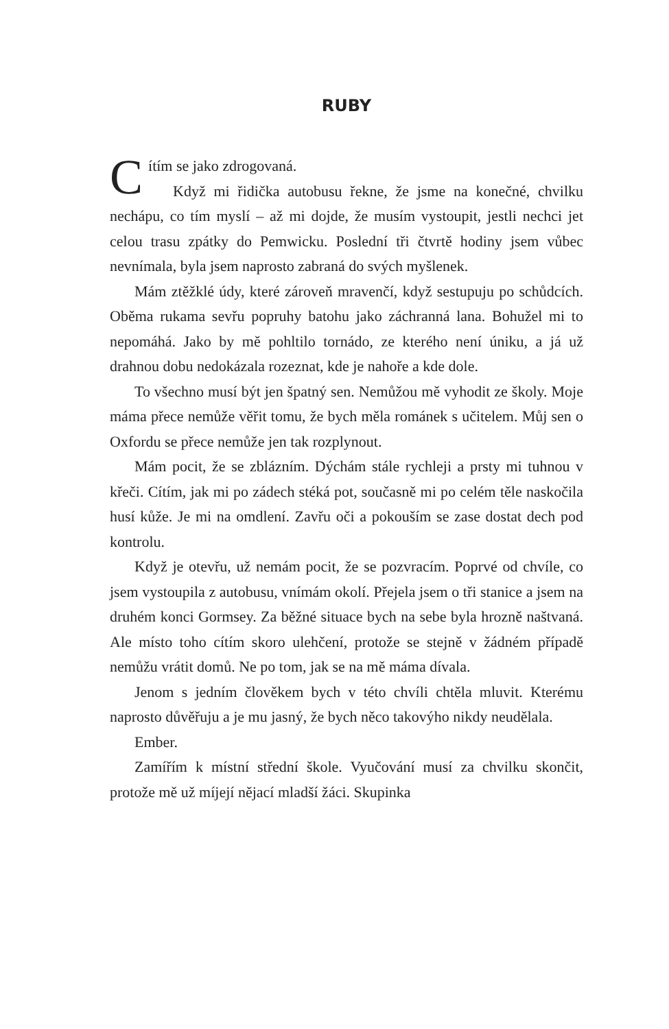RUBY
Cítím se jako zdrogovaná.
Když mi řidička autobusu řekne, že jsme na konečné, chvilku nechápu, co tím myslí – až mi dojde, že musím vystoupit, jestli nechci jet celou trasu zpátky do Pemwicku. Poslední tři čtvrtě hodiny jsem vůbec nevnímala, byla jsem naprosto zabraná do svých myšlenek.
Mám ztěžklé údy, které zároveň mravenčí, když sestupuju po schůdcích. Oběma rukama sevřu popruhy batohu jako záchranná lana. Bohužel mi to nepomáhá. Jako by mě pohltilo tornádo, ze kterého není úniku, a já už drahnou dobu nedokázala rozeznat, kde je nahoře a kde dole.
To všechno musí být jen špatný sen. Nemůžou mě vyhodit ze školy. Moje máma přece nemůže věřit tomu, že bych měla románek s učitelem. Můj sen o Oxfordu se přece nemůže jen tak rozplynout.
Mám pocit, že se zblázním. Dýchám stále rychleji a prsty mi tuhnou v křeči. Cítím, jak mi po zádech stéká pot, současně mi po celém těle naskočila husí kůže. Je mi na omdlení. Zavřu oči a pokouším se zase dostat dech pod kontrolu.
Když je otevřu, už nemám pocit, že se pozvracím. Poprvé od chvíle, co jsem vystoupila z autobusu, vnímám okolí. Přejela jsem o tři stanice a jsem na druhém konci Gormsey. Za běžné situace bych na sebe byla hrozně naštvaná. Ale místo toho cítím skoro ulehčení, protože se stejně v žádném případě nemůžu vrátit domů. Ne po tom, jak se na mě máma dívala.
Jenom s jedním člověkem bych v této chvíli chtěla mluvit. Kterému naprosto důvěřuju a je mu jasný, že bych něco takovýho nikdy neudělala.
Ember.
Zamířím k místní střední škole. Vyučování musí za chvilku skončit, protože mě už míjejí nějací mladší žáci. Skupinka